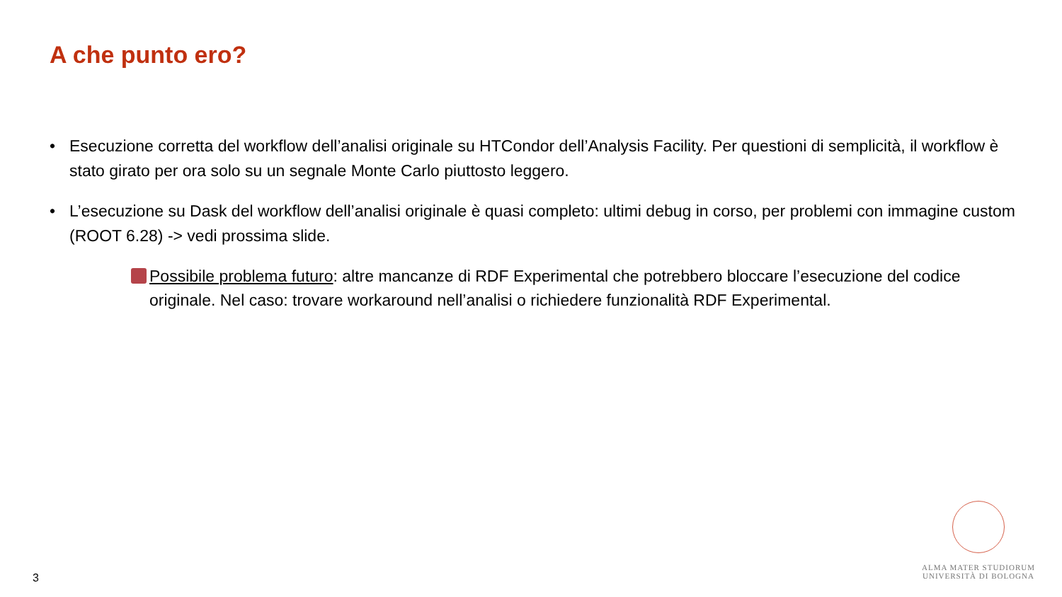A che punto ero?
• Esecuzione corretta del workflow dell’analisi originale su HTCondor dell’Analysis Facility. Per questioni di semplicità, il workflow è stato girato per ora solo su un segnale Monte Carlo piuttosto leggero.
• L’esecuzione su Dask del workflow dell’analisi originale è quasi completo: ultimi debug in corso, per problemi con immagine custom (ROOT 6.28) -> vedi prossima slide.
Possibile problema futuro: altre mancanze di RDF Experimental che potrebbero bloccare l’esecuzione del codice originale. Nel caso: trovare workaround nell’analisi o richiedere funzionalità RDF Experimental.
3
ALMA MATER STUDIORUM
UNIVERSITÀ DI BOLOGNA